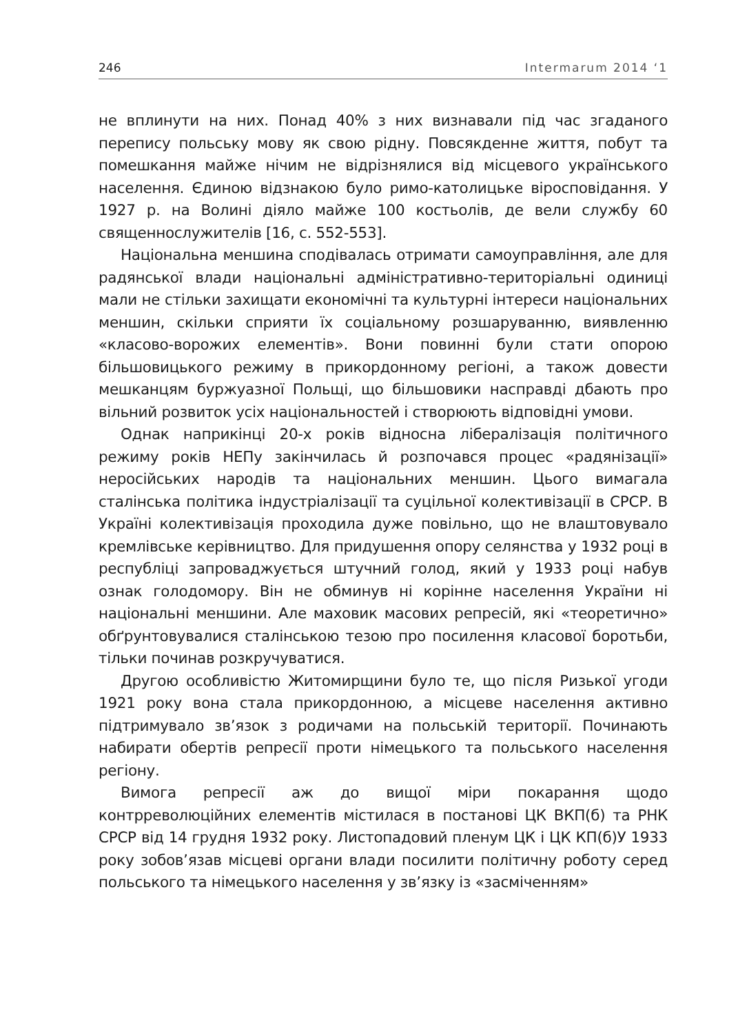246 Intermarum 2014 ‘1
не вплинути на них. Понад 40% з них визнавали під час згаданого перепису польську мову як свою рідну. Повсякденне життя, побут та помешкання майже нічим не відрізнялися від місцевого українського населення. Єдиною відзнакою було римо-католицьке віросповідання. У 1927 р. на Волині діяло майже 100 костьолів, де вели службу 60 священнослужителів [16, с. 552-553].
Національна меншина сподівалась отримати самоуправління, але для радянської влади національні адміністративно-територіальні одиниці мали не стільки захищати економічні та культурні інтереси національних меншин, скільки сприяти їх соціальному розшаруванню, виявленню «класово-ворожих елементів». Вони повинні були стати опорою більшовицького режиму в прикордонному регіоні, а також довести мешканцям буржуазної Польщі, що більшовики насправді дбають про вільний розвиток усіх національностей і створюють відповідні умови.
Однак наприкінці 20-х років відносна лібералізація політичного режиму років НЕПу закінчилась й розпочався процес «радянізації» неросійських народів та національних меншин. Цього вимагала сталінська політика індустріалізації та суцільної колективізації в СРСР. В Україні колективізація проходила дуже повільно, що не влаштовувало кремлівське керівництво. Для придушення опору селянства у 1932 році в республіці запроваджується штучний голод, який у 1933 році набув ознак голодомору. Він не обминув ні корінне населення України ні національні меншини. Але маховик масових репресій, які «теоретично» обґрунтовувалися сталінською тезою про посилення класової боротьби, тільки починав розкручуватися.
Другою особливістю Житомирщини було те, що після Ризької угоди 1921 року вона стала прикордонною, а місцеве населення активно підтримувало зв’язок з родичами на польській території. Починають набирати обертів репресії проти німецького та польського населення регіону.
Вимога репресії аж до вищої міри покарання щодо контрреволюційних елементів містилася в постанові ЦК ВКП(б) та РНК СРСР від 14 грудня 1932 року. Листопадовий пленум ЦК і ЦК КП(б)У 1933 року зобов’язав місцеві органи влади посилити політичну роботу серед польського та німецького населення у зв’язку із «засміченням»